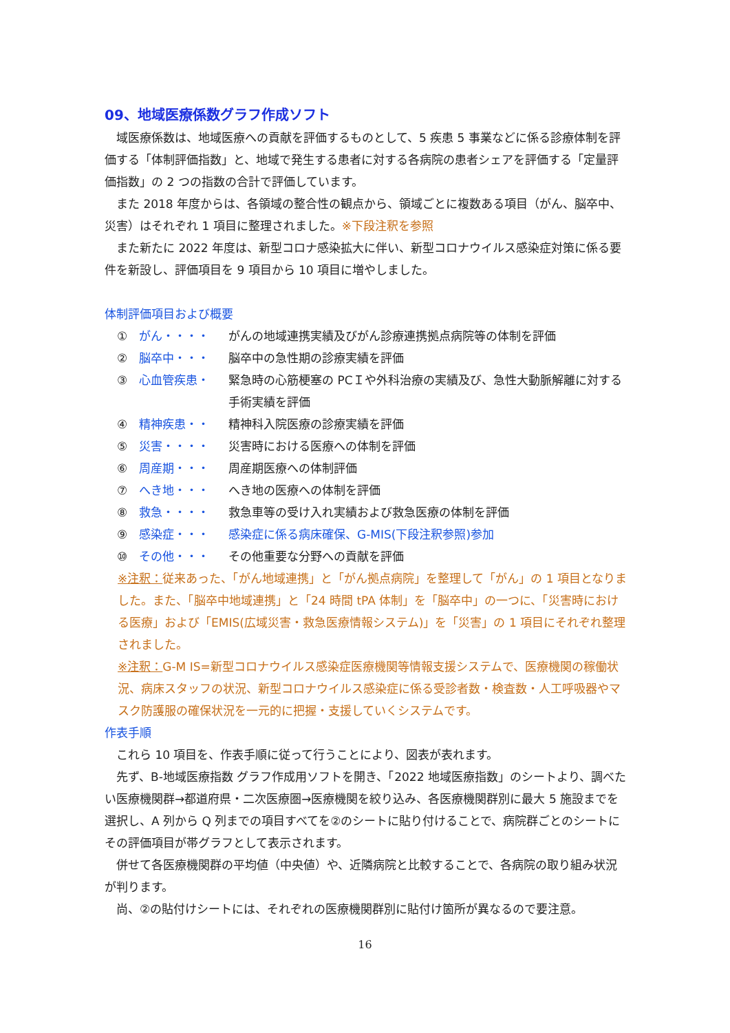09、地域医療係数グラフ作成ソフト
域医療係数は、地域医療への貢献を評価するものとして、5 疾患 5 事業などに係る診療体制を評価する「体制評価指数」と、地域で発生する患者に対する各病院の患者シェアを評価する「定量評価指数」の 2 つの指数の合計で評価しています。
また 2018 年度からは、各領域の整合性の観点から、領域ごとに複数ある項目（がん、脳卒中、災害）はそれぞれ 1 項目に整理されました。※下段注釈を参照
また新たに 2022 年度は、新型コロナ感染拡大に伴い、新型コロナウイルス感染症対策に係る要件を新設し、評価項目を 9 項目から 10 項目に増やしました。
体制評価項目および概要
① がん・・・・ がんの地域連携実績及びがん診療連携拠点病院等の体制を評価
② 脳卒中・・・ 脳卒中の急性期の診療実績を評価
③ 心血管疾患・ 緊急時の心筋梗塞の PCＩや外科治療の実績及び、急性大動脈解離に対する手術実績を評価
④ 精神疾患・・ 精神科入院医療の診療実績を評価
⑤ 災害・・・・ 災害時における医療への体制を評価
⑥ 周産期・・・ 周産期医療への体制評価
⑦ へき地・・・ へき地の医療への体制を評価
⑧ 救急・・・・ 救急車等の受け入れ実績および救急医療の体制を評価
⑨ 感染症・・・ 感染症に係る病床確保、G-MIS(下段注釈参照)参加
⑩ その他・・・ その他重要な分野への貢献を評価
※注釈：従来あった、「がん地域連携」と「がん拠点病院」を整理して「がん」の 1 項目となりました。また、「脳卒中地域連携」と「24 時間 tPA 体制」を「脳卒中」の一つに、「災害時における医療」および「EMIS(広域災害・救急医療情報システム)」を「災害」の 1 項目にそれぞれ整理されました。
※注釈：G-M IS=新型コロナウイルス感染症医療機関等情報支援システムで、医療機関の稼働状況、病床スタッフの状況、新型コロナウイルス感染症に係る受診者数・検査数・人工呼吸器やマスク防護服の確保状況を一元的に把握・支援していくシステムです。
作表手順
これら 10 項目を、作表手順に従って行うことにより、図表が表れます。
先ず、B-地域医療指数 グラフ作成用ソフトを開き、「2022 地域医療指数」のシートより、調べたい医療機関群→都道府県・二次医療圏→医療機関を絞り込み、各医療機関群別に最大 5 施設までを選択し、A 列から Q 列までの項目すべてを②のシートに貼り付けることで、病院群ごとのシートにその評価項目が帯グラフとして表示されます。
併せて各医療機関群の平均値（中央値）や、近隣病院と比較することで、各病院の取り組み状況が判ります。
尚、②の貼付けシートには、それぞれの医療機関群別に貼付け箇所が異なるので要注意。
16